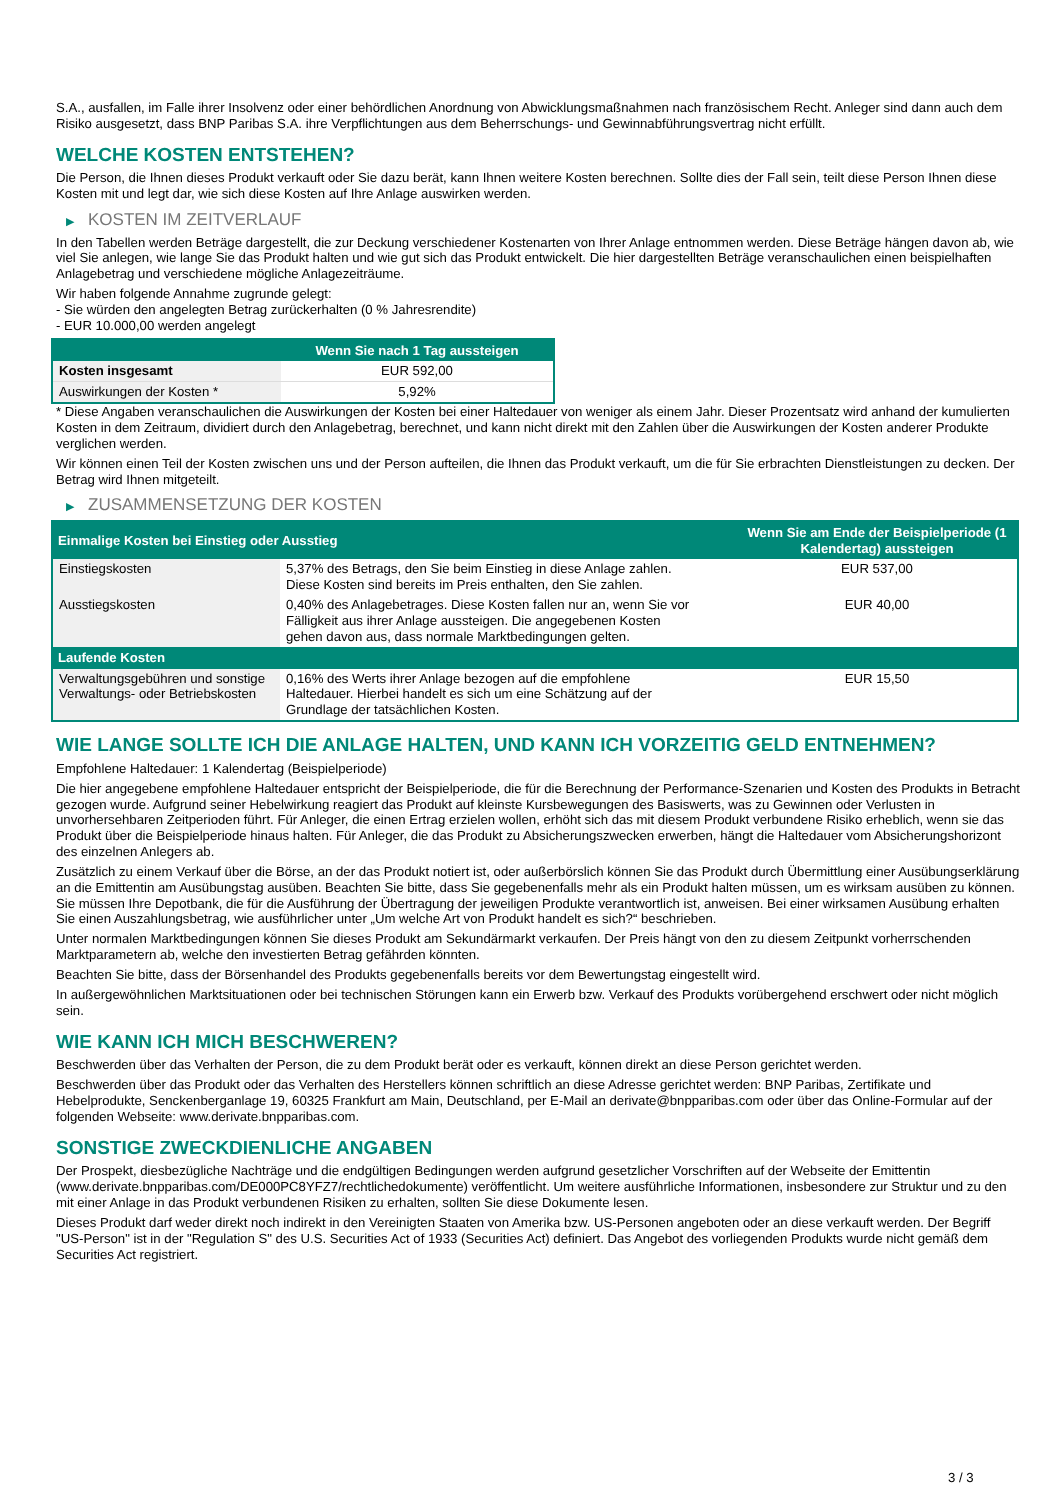S.A., ausfallen, im Falle ihrer Insolvenz oder einer behördlichen Anordnung von Abwicklungsmaßnahmen nach französischem Recht. Anleger sind dann auch dem Risiko ausgesetzt, dass BNP Paribas S.A. ihre Verpflichtungen aus dem Beherrschungs- und Gewinnabführungsvertrag nicht erfüllt.
WELCHE KOSTEN ENTSTEHEN?
Die Person, die Ihnen dieses Produkt verkauft oder Sie dazu berät, kann Ihnen weitere Kosten berechnen. Sollte dies der Fall sein, teilt diese Person Ihnen diese Kosten mit und legt dar, wie sich diese Kosten auf Ihre Anlage auswirken werden.
▶ KOSTEN IM ZEITVERLAUF
In den Tabellen werden Beträge dargestellt, die zur Deckung verschiedener Kostenarten von Ihrer Anlage entnommen werden. Diese Beträge hängen davon ab, wie viel Sie anlegen, wie lange Sie das Produkt halten und wie gut sich das Produkt entwickelt. Die hier dargestellten Beträge veranschaulichen einen beispielhaften Anlagebetrag und verschiedene mögliche Anlagezeiträume.
Wir haben folgende Annahme zugrunde gelegt:
- Sie würden den angelegten Betrag zurückerhalten (0 % Jahresrendite)
- EUR 10.000,00 werden angelegt
| | Wenn Sie nach 1 Tag aussteigen |
| --- | --- |
| Kosten insgesamt | EUR 592,00 |
| Auswirkungen der Kosten * | 5,92% |
* Diese Angaben veranschaulichen die Auswirkungen der Kosten bei einer Haltedauer von weniger als einem Jahr. Dieser Prozentsatz wird anhand der kumulierten Kosten in dem Zeitraum, dividiert durch den Anlagebetrag, berechnet, und kann nicht direkt mit den Zahlen über die Auswirkungen der Kosten anderer Produkte verglichen werden.
Wir können einen Teil der Kosten zwischen uns und der Person aufteilen, die Ihnen das Produkt verkauft, um die für Sie erbrachten Dienstleistungen zu decken. Der Betrag wird Ihnen mitgeteilt.
▶ ZUSAMMENSETZUNG DER KOSTEN
| Einmalige Kosten bei Einstieg oder Ausstieg | | Wenn Sie am Ende der Beispielperiode (1 Kalendertag) aussteigen |
| --- | --- | --- |
| Einstiegskosten | 5,37% des Betrags, den Sie beim Einstieg in diese Anlage zahlen. Diese Kosten sind bereits im Preis enthalten, den Sie zahlen. | EUR 537,00 |
| Ausstiegskosten | 0,40% des Anlagebetrages. Diese Kosten fallen nur an, wenn Sie vor Fälligkeit aus ihrer Anlage aussteigen. Die angegebenen Kosten gehen davon aus, dass normale Marktbedingungen gelten. | EUR 40,00 |
| Laufende Kosten | | |
| Verwaltungsgebühren und sonstige Verwaltungs- oder Betriebskosten | 0,16% des Werts ihrer Anlage bezogen auf die empfohlene Haltedauer. Hierbei handelt es sich um eine Schätzung auf der Grundlage der tatsächlichen Kosten. | EUR 15,50 |
WIE LANGE SOLLTE ICH DIE ANLAGE HALTEN, UND KANN ICH VORZEITIG GELD ENTNEHMEN?
Empfohlene Haltedauer: 1 Kalendertag (Beispielperiode)
Die hier angegebene empfohlene Haltedauer entspricht der Beispielperiode, die für die Berechnung der Performance-Szenarien und Kosten des Produkts in Betracht gezogen wurde. Aufgrund seiner Hebelwirkung reagiert das Produkt auf kleinste Kursbewegungen des Basiswerts, was zu Gewinnen oder Verlusten in unvorhersehbaren Zeitperioden führt. Für Anleger, die einen Ertrag erzielen wollen, erhöht sich das mit diesem Produkt verbundene Risiko erheblich, wenn sie das Produkt über die Beispielperiode hinaus halten. Für Anleger, die das Produkt zu Absicherungszwecken erwerben, hängt die Haltedauer vom Absicherungshorizont des einzelnen Anlegers ab.
Zusätzlich zu einem Verkauf über die Börse, an der das Produkt notiert ist, oder außerbörslich können Sie das Produkt durch Übermittlung einer Ausübungserklärung an die Emittentin am Ausübungstag ausüben. Beachten Sie bitte, dass Sie gegebenenfalls mehr als ein Produkt halten müssen, um es wirksam ausüben zu können. Sie müssen Ihre Depotbank, die für die Ausführung der Übertragung der jeweiligen Produkte verantwortlich ist, anweisen. Bei einer wirksamen Ausübung erhalten Sie einen Auszahlungsbetrag, wie ausführlicher unter „Um welche Art von Produkt handelt es sich?“ beschrieben.
Unter normalen Marktbedingungen können Sie dieses Produkt am Sekundärmarkt verkaufen. Der Preis hängt von den zu diesem Zeitpunkt vorherrschenden Marktparametern ab, welche den investierten Betrag gefährden könnten.
Beachten Sie bitte, dass der Börsenhandel des Produkts gegebenenfalls bereits vor dem Bewertungstag eingestellt wird.
In außergewöhnlichen Marktsituationen oder bei technischen Störungen kann ein Erwerb bzw. Verkauf des Produkts vorübergehend erschwert oder nicht möglich sein.
WIE KANN ICH MICH BESCHWEREN?
Beschwerden über das Verhalten der Person, die zu dem Produkt berät oder es verkauft, können direkt an diese Person gerichtet werden.
Beschwerden über das Produkt oder das Verhalten des Herstellers können schriftlich an diese Adresse gerichtet werden: BNP Paribas, Zertifikate und Hebelprodukte, Senckenberganlage 19, 60325 Frankfurt am Main, Deutschland, per E-Mail an derivate@bnpparibas.com oder über das Online-Formular auf der folgenden Webseite: www.derivate.bnpparibas.com.
SONSTIGE ZWECKDIENLICHE ANGABEN
Der Prospekt, diesbezügliche Nachträge und die endgültigen Bedingungen werden aufgrund gesetzlicher Vorschriften auf der Webseite der Emittentin (www.derivate.bnpparibas.com/DE000PC8YFZ7/rechtlichedokumente) veröffentlicht. Um weitere ausführliche Informationen, insbesondere zur Struktur und zu den mit einer Anlage in das Produkt verbundenen Risiken zu erhalten, sollten Sie diese Dokumente lesen.
Dieses Produkt darf weder direkt noch indirekt in den Vereinigten Staaten von Amerika bzw. US-Personen angeboten oder an diese verkauft werden. Der Begriff "US-Person" ist in der "Regulation S" des U.S. Securities Act of 1933 (Securities Act) definiert. Das Angebot des vorliegenden Produkts wurde nicht gemäß dem Securities Act registriert.
3 / 3